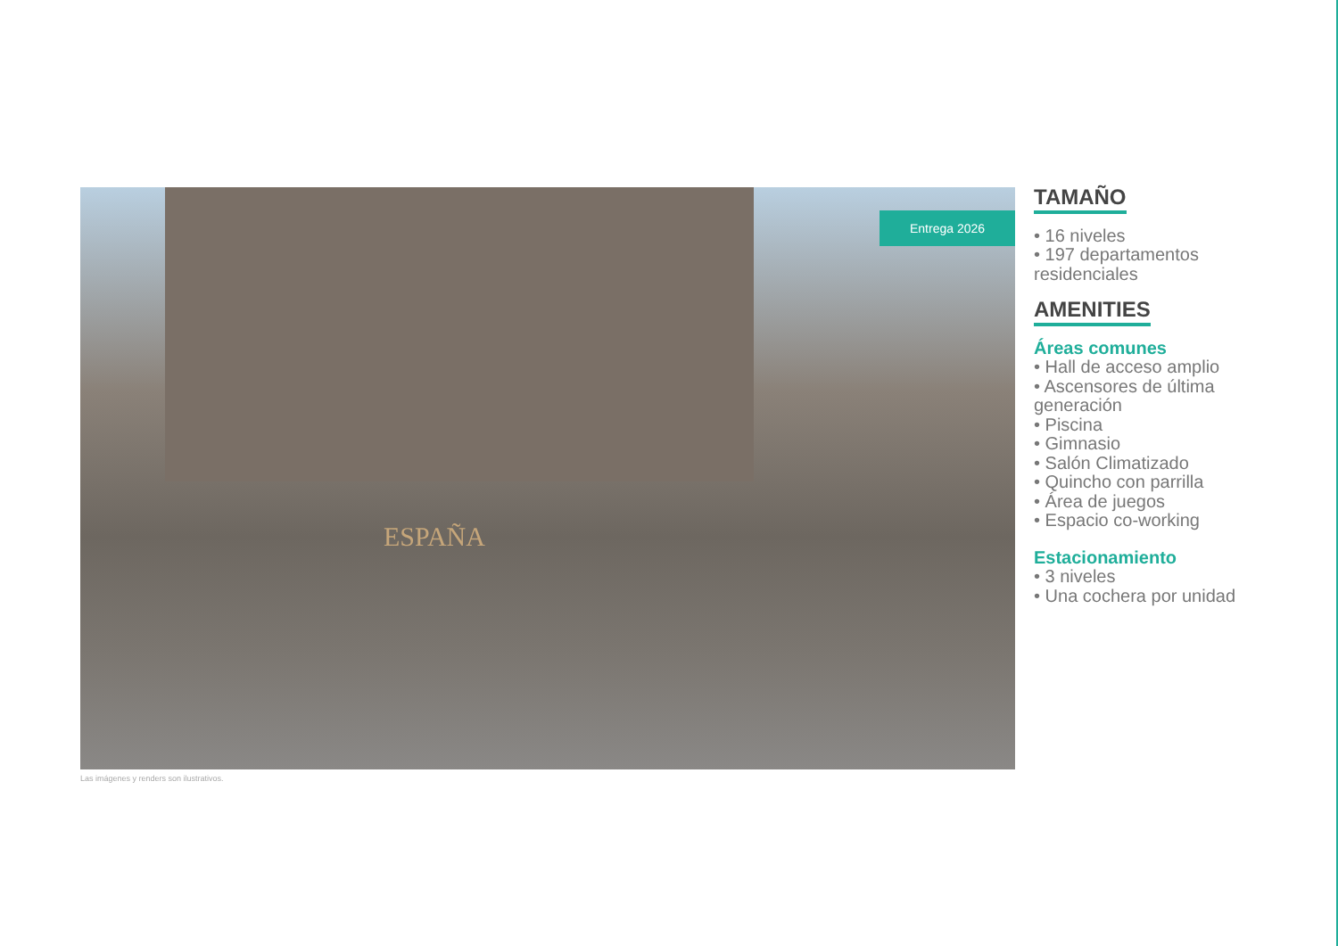Entrega 2026
ESPAÑA
Las imágenes y renders son ilustrativos.
TAMAÑO
• 16 niveles
• 197 departamentos residenciales
AMENITIES
Áreas comunes
• Hall de acceso amplio
• Ascensores de última generación
• Piscina
• Gimnasio
• Salón Climatizado
• Quincho con parrilla
• Área de juegos
• Espacio co-working
Estacionamiento
• 3 niveles
• Una cochera por unidad